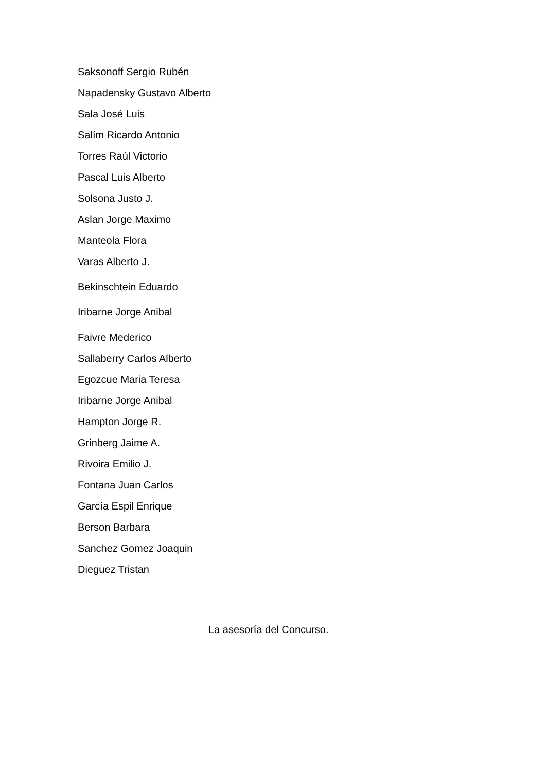Saksonoff Sergio Rubén
Napadensky Gustavo Alberto
Sala José Luis
Salím Ricardo Antonio
Torres Raúl Victorio
Pascal Luis Alberto
Solsona Justo J.
Aslan Jorge Maximo
Manteola Flora
Varas Alberto J.
Bekinschtein Eduardo
Iribarne Jorge Anibal
Faivre Mederico
Sallaberry Carlos Alberto
Egozcue Maria Teresa
Iribarne Jorge Anibal
Hampton Jorge R.
Grinberg Jaime A.
Rivoira Emilio J.
Fontana Juan Carlos
García Espil Enrique
Berson Barbara
Sanchez Gomez Joaquin
Dieguez Tristan
La asesoría del Concurso.